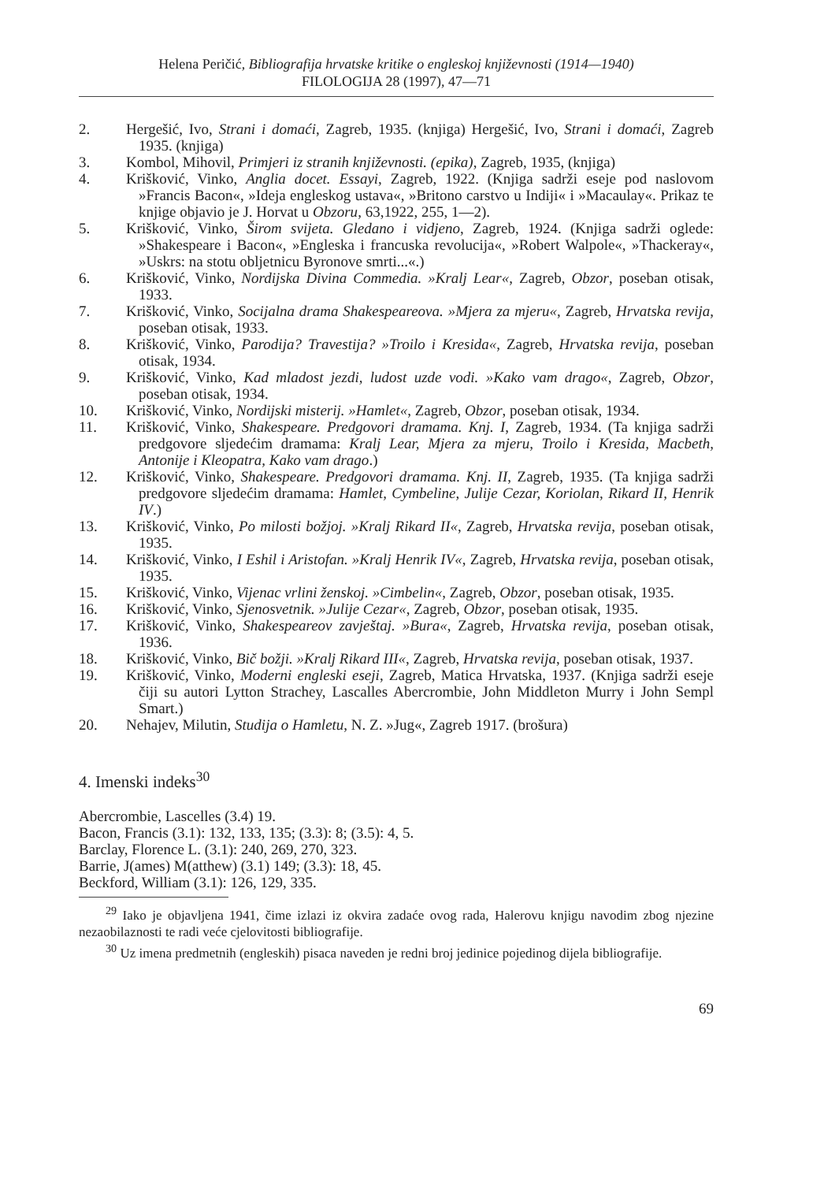Helena Peričić, Bibliografija hrvatske kritike o engleskoj književnosti (1914—1940)
FILOLOGIJA 28 (1997), 47—71
2. Hergešić, Ivo, Strani i domaći, Zagreb, 1935. (knjiga) Hergešić, Ivo, Strani i domaći, Zagreb 1935. (knjiga)
3. Kombol, Mihovil, Primjeri iz stranih književnosti. (epika), Zagreb, 1935, (knjiga)
4. Krišković, Vinko, Anglia docet. Essayi, Zagreb, 1922. (Knjiga sadrži eseje pod naslovom »Francis Bacon«, »Ideja engleskog ustava«, »Britono carstvo u Indiji« i »Macaulay«. Prikaz te knjige objavio je J. Horvat u Obzoru, 63,1922, 255, 1—2).
5. Krišković, Vinko, Širom svijeta. Gledano i vidjeno, Zagreb, 1924. (Knjiga sadrži oglede: »Shakespeare i Bacon«, »Engleska i francuska revolucija«, »Robert Walpole«, »Thackeray«, »Uskrs: na stotu obljetnicu Byronove smrti...«.)
6. Krišković, Vinko, Nordijska Divina Commedia. »Kralj Lear«, Zagreb, Obzor, poseban otisak, 1933.
7. Krišković, Vinko, Socijalna drama Shakespeareova. »Mjera za mjeru«, Zagreb, Hrvatska revija, poseban otisak, 1933.
8. Krišković, Vinko, Parodija? Travestija? »Troilo i Kresida«, Zagreb, Hrvatska revija, poseban otisak, 1934.
9. Krišković, Vinko, Kad mladost jezdi, ludost uzde vodi. »Kako vam drago«, Zagreb, Obzor, poseban otisak, 1934.
10. Krišković, Vinko, Nordijski misterij. »Hamlet«, Zagreb, Obzor, poseban otisak, 1934.
11. Krišković, Vinko, Shakespeare. Predgovori dramama. Knj. I, Zagreb, 1934. (Ta knjiga sadrži predgovore sljedećim dramama: Kralj Lear, Mjera za mjeru, Troilo i Kresida, Macbeth, Antonije i Kleopatra, Kako vam drago.)
12. Krišković, Vinko, Shakespeare. Predgovori dramama. Knj. II, Zagreb, 1935. (Ta knjiga sadrži predgovore sljedećim dramama: Hamlet, Cymbeline, Julije Cezar, Koriolan, Rikard II, Henrik IV.)
13. Krišković, Vinko, Po milosti božjoj. »Kralj Rikard II«, Zagreb, Hrvatska revija, poseban otisak, 1935.
14. Krišković, Vinko, I Eshil i Aristofan. »Kralj Henrik IV«, Zagreb, Hrvatska revija, poseban otisak, 1935.
15. Krišković, Vinko, Vijenac vrlini ženskoj. »Cimbelin«, Zagreb, Obzor, poseban otisak, 1935.
16. Krišković, Vinko, Sjenosvetnik. »Julije Cezar«, Zagreb, Obzor, poseban otisak, 1935.
17. Krišković, Vinko, Shakespeareov zavještaj. »Bura«, Zagreb, Hrvatska revija, poseban otisak, 1936.
18. Krišković, Vinko, Bič božji. »Kralj Rikard III«, Zagreb, Hrvatska revija, poseban otisak, 1937.
19. Krišković, Vinko, Moderni engleski eseji, Zagreb, Matica Hrvatska, 1937. (Knjiga sadrži eseje čiji su autori Lytton Strachey, Lascalles Abercrombie, John Middleton Murry i John Sempl Smart.)
20. Nehajev, Milutin, Studija o Hamletu, N. Z. »Jug«, Zagreb 1917. (brošura)
4. Imenski indeks<sup>30</sup>
Abercrombie, Lascelles (3.4) 19.
Bacon, Francis (3.1): 132, 133, 135; (3.3): 8; (3.5): 4, 5.
Barclay, Florence L. (3.1): 240, 269, 270, 323.
Barrie, J(ames) M(atthew) (3.1) 149; (3.3): 18, 45.
Beckford, William (3.1): 126, 129, 335.
<sup>29</sup> Iako je objavljena 1941, čime izlazi iz okvira zadaće ovog rada, Halerovu knjigu navodim zbog njezine nezaobilaznosti te radi veće cjelovitosti bibliografije.
<sup>30</sup> Uz imena predmetnih (engleskih) pisaca naveden je redni broj jedinice pojedinog dijela bibliografije.
69